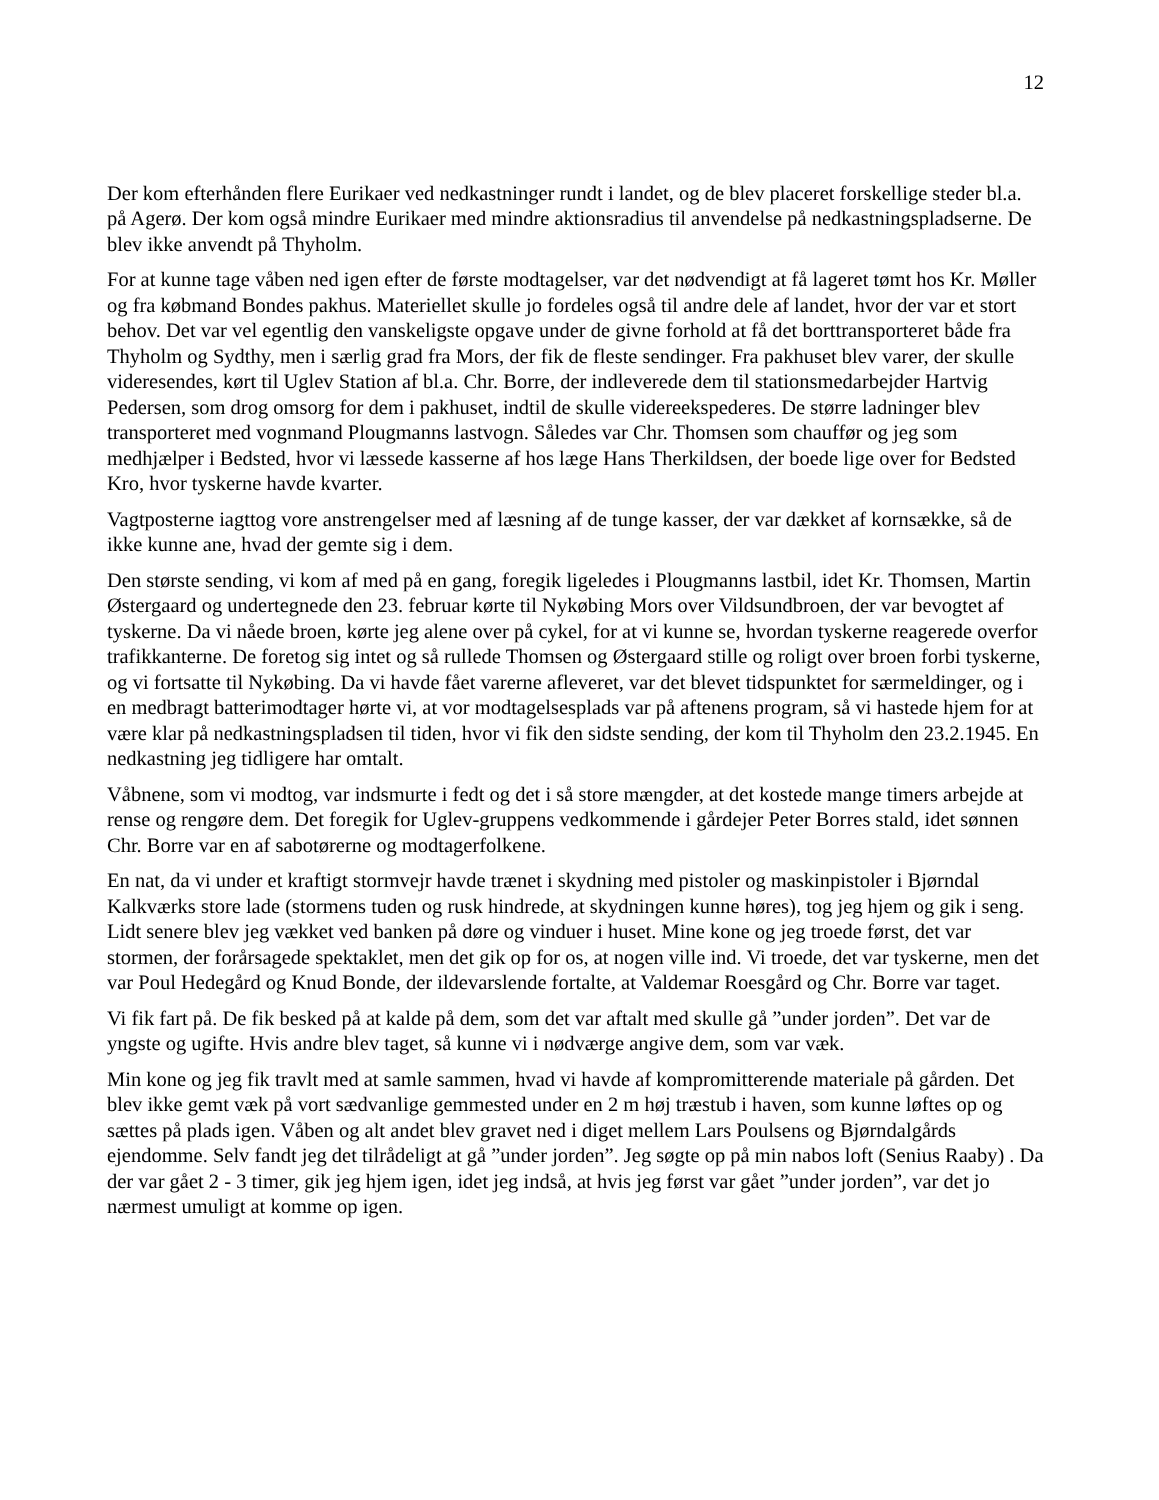12
Der kom efterhånden flere Eurikaer ved nedkastninger rundt i landet, og de blev placeret forskellige steder bl.a. på Agerø. Der kom også mindre Eurikaer med mindre aktionsradius til anvendelse på nedkastningspladserne. De blev ikke anvendt på Thyholm.
For at kunne tage våben ned igen efter de første modtagelser, var det nødvendigt at få lageret tømt hos Kr. Møller og fra købmand Bondes pakhus. Materiellet skulle jo fordeles også til andre dele af landet, hvor der var et stort behov. Det var vel egentlig den vanskeligste opgave under de givne forhold at få det borttransporteret både fra Thyholm og Sydthy, men i særlig grad fra Mors, der fik de fleste sendinger. Fra pakhuset blev varer, der skulle videresendes, kørt til Uglev Station af bl.a. Chr. Borre, der indleverede dem til stationsmedarbejder Hartvig Pedersen, som drog omsorg for dem i pakhuset, indtil de skulle videreekspederes. De større ladninger blev transporteret med vognmand Plougmanns lastvogn. Således var Chr. Thomsen som chauffør og jeg som medhjælper i Bedsted, hvor vi læssede kasserne af hos læge Hans Therkildsen, der boede lige over for Bedsted Kro, hvor tyskerne havde kvarter.
Vagtposterne iagttog vore anstrengelser med af læsning af de tunge kasser, der var dækket af kornsække, så de ikke kunne ane, hvad der gemte sig i dem.
Den største sending, vi kom af med på en gang, foregik ligeledes i Plougmanns lastbil, idet Kr. Thomsen, Martin Østergaard og undertegnede den 23. februar kørte til Nykøbing Mors over Vildsundbroen, der var bevogtet af tyskerne. Da vi nåede broen, kørte jeg alene over på cykel, for at vi kunne se, hvordan tyskerne reagerede overfor trafikkanterne. De foretog sig intet og så rullede Thomsen og Østergaard stille og roligt over broen forbi tyskerne, og vi fortsatte til Nykøbing. Da vi havde fået varerne afleveret, var det blevet tidspunktet for særmeldinger, og i en medbragt batterimodtager hørte vi, at vor modtagelsesplads var på aftenens program, så vi hastede hjem for at være klar på nedkastningspladsen til tiden, hvor vi fik den sidste sending, der kom til Thyholm den 23.2.1945. En nedkastning jeg tidligere har omtalt.
Våbnene, som vi modtog, var indsmurte i fedt og det i så store mængder, at det kostede mange timers arbejde at rense og rengøre dem. Det foregik for Uglev-gruppens vedkommende i gårdejer Peter Borres stald, idet sønnen Chr. Borre var en af sabotørerne og modtagerfolkene.
En nat, da vi under et kraftigt stormvejr havde trænet i skydning med pistoler og maskinpistoler i Bjørndal Kalkværks store lade (stormens tuden og rusk hindrede, at skydningen kunne høres), tog jeg hjem og gik i seng. Lidt senere blev jeg vækket ved banken på døre og vinduer i huset. Mine kone og jeg troede først, det var stormen, der forårsagede spektaklet, men det gik op for os, at nogen ville ind. Vi troede, det var tyskerne, men det var Poul Hedegård og Knud Bonde, der ildevarslende fortalte, at Valdemar Roesgård og Chr. Borre var taget.
Vi fik fart på. De fik besked på at kalde på dem, som det var aftalt med skulle gå ”under jorden”. Det var de yngste og ugifte. Hvis andre blev taget, så kunne vi i nødværge angive dem, som var væk.
Min kone og jeg fik travlt med at samle sammen, hvad vi havde af kompromitterende materiale på gården. Det blev ikke gemt væk på vort sædvanlige gemmested under en 2 m høj træstub i haven, som kunne løftes op og sættes på plads igen. Våben og alt andet blev gravet ned i diget mellem Lars Poulsens og Bjørndalgårds ejendomme. Selv fandt jeg det tilrådeligt at gå ”under jorden”. Jeg søgte op på min nabos loft (Senius Raaby) . Da der var gået 2 - 3 timer, gik jeg hjem igen, idet jeg indså, at hvis jeg først var gået ”under jorden”, var det jo nærmest umuligt at komme op igen.